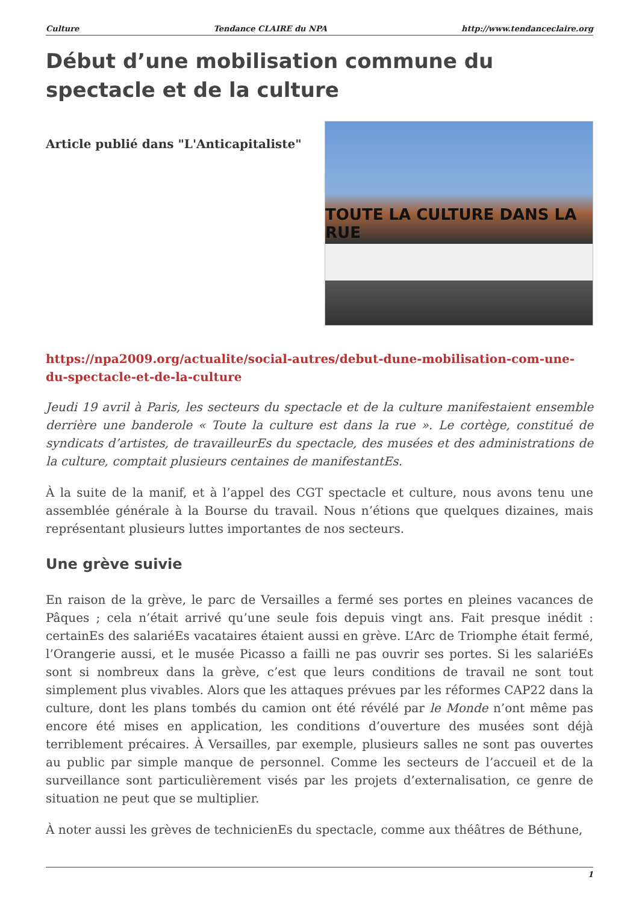Culture Tendance CLAIRE du NPA http://www.tendanceclaire.org
Début d’une mobilisation commune du spectacle et de la culture
Article publié dans "L'Anticapitaliste"
TOUTE LA CULTURE DANS LA RUE
https://npa2009.org/actualite/social-autres/debut-dune-mobilisation-com-une-du-spectacle-et-de-la-culture
Jeudi 19 avril à Paris, les secteurs du spectacle et de la culture manifestaient ensemble derrière une banderole « Toute la culture est dans la rue ». Le cortège, constitué de syndicats d’artistes, de travailleurEs du spectacle, des musées et des administrations de la culture, comptait plusieurs centaines de manifestantEs.
À la suite de la manif, et à l’appel des CGT spectacle et culture, nous avons tenu une assemblée générale à la Bourse du travail. Nous n’étions que quelques dizaines, mais représentant plusieurs luttes importantes de nos secteurs.
Une grève suivie
En raison de la grève, le parc de Versailles a fermé ses portes en pleines vacances de Pâques ; cela n’était arrivé qu’une seule fois depuis vingt ans. Fait presque inédit : certainEs des salariéEs vacataires étaient aussi en grève. L’Arc de Triomphe était fermé, l’Orangerie aussi, et le musée Picasso a failli ne pas ouvrir ses portes. Si les salariéEs sont si nombreux dans la grève, c’est que leurs conditions de travail ne sont tout simplement plus vivables. Alors que les attaques prévues par les réformes CAP22 dans la culture, dont les plans tombés du camion ont été révélé par le Monde n’ont même pas encore été mises en application, les conditions d’ouverture des musées sont déjà terriblement précaires. À Versailles, par exemple, plusieurs salles ne sont pas ouvertes au public par simple manque de personnel. Comme les secteurs de l’accueil et de la surveillance sont particulièrement visés par les projets d’externalisation, ce genre de situation ne peut que se multiplier.
À noter aussi les grèves de technicienEs du spectacle, comme aux théâtres de Béthune,
1